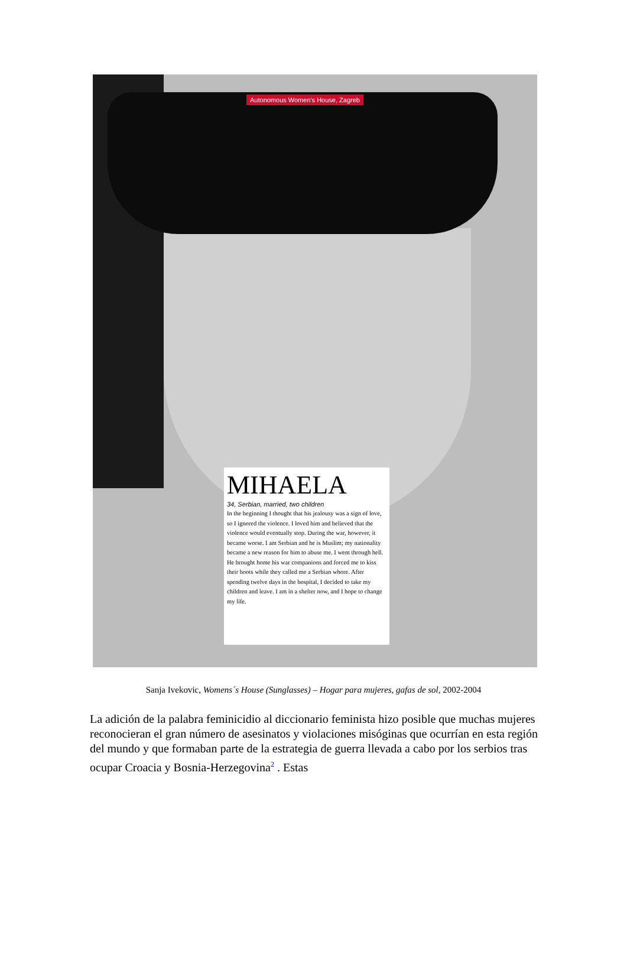Autonomous Women's House, Zagreb
MIHAELA
34, Serbian, married, two children
In the beginning I thought that his jealousy was a sign of love, so I ignored the violence. I loved him and believed that the violence would eventually stop. During the war, however, it became worse. I am Serbian and he is Muslim; my nationality became a new reason for him to abuse me. I went through hell. He brought home his war companions and forced me to kiss their boots while they called me a Serbian whore. After spending twelve days in the hospital, I decided to take my children and leave. I am in a shelter now, and I hope to change my life.
Sanja Ivekovic, Womens´s House (Sunglasses) – Hogar para mujeres, gafas de sol, 2002-2004
La adición de la palabra feminicidio al diccionario feminista hizo posible que muchas mujeres reconocieran el gran número de asesinatos y violaciones misóginas que ocurrían en esta región del mundo y que formaban parte de la estrategia de guerra llevada a cabo por los serbios tras ocupar Croacia y Bosnia-Herzegovina<sup>2</sup> . Estas